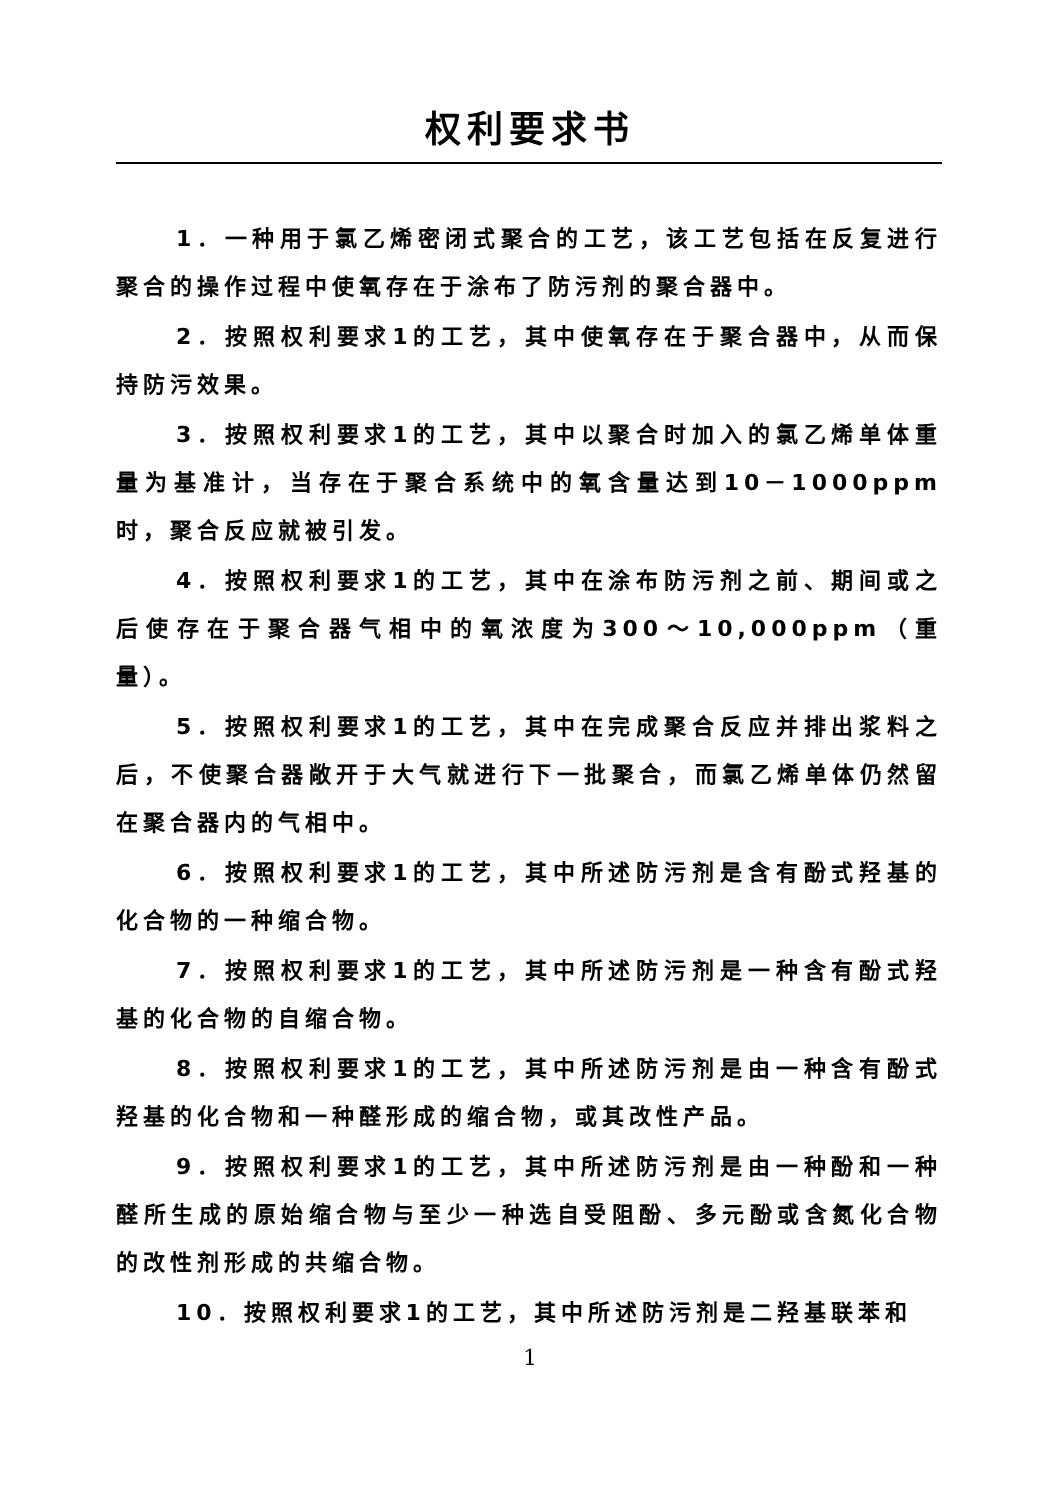权利要求书
1．一种用于氯乙烯密闭式聚合的工艺，该工艺包括在反复进行聚合的操作过程中使氧存在于涂布了防污剂的聚合器中。
2．按照权利要求1的工艺，其中使氧存在于聚合器中，从而保持防污效果。
3．按照权利要求1的工艺，其中以聚合时加入的氯乙烯单体重量为基准计，当存在于聚合系统中的氧含量达到10－1000ppm 时，聚合反应就被引发。
4．按照权利要求1的工艺，其中在涂布防污剂之前、期间或之后使存在于聚合器气相中的氧浓度为300～10,000ppm（重量）。
5．按照权利要求1的工艺，其中在完成聚合反应并排出浆料之后，不使聚合器敞开于大气就进行下一批聚合，而氯乙烯单体仍然留在聚合器内的气相中。
6．按照权利要求1的工艺，其中所述防污剂是含有酚式羟基的化合物的一种缩合物。
7．按照权利要求1的工艺，其中所述防污剂是一种含有酚式羟基的化合物的自缩合物。
8．按照权利要求1的工艺，其中所述防污剂是由一种含有酚式羟基的化合物和一种醛形成的缩合物，或其改性产品。
9．按照权利要求1的工艺，其中所述防污剂是由一种酚和一种醛所生成的原始缩合物与至少一种选自受阻酚、多元酚或含氮化合物的改性剂形成的共缩合物。
10．按照权利要求1的工艺，其中所述防污剂是二羟基联苯和
1